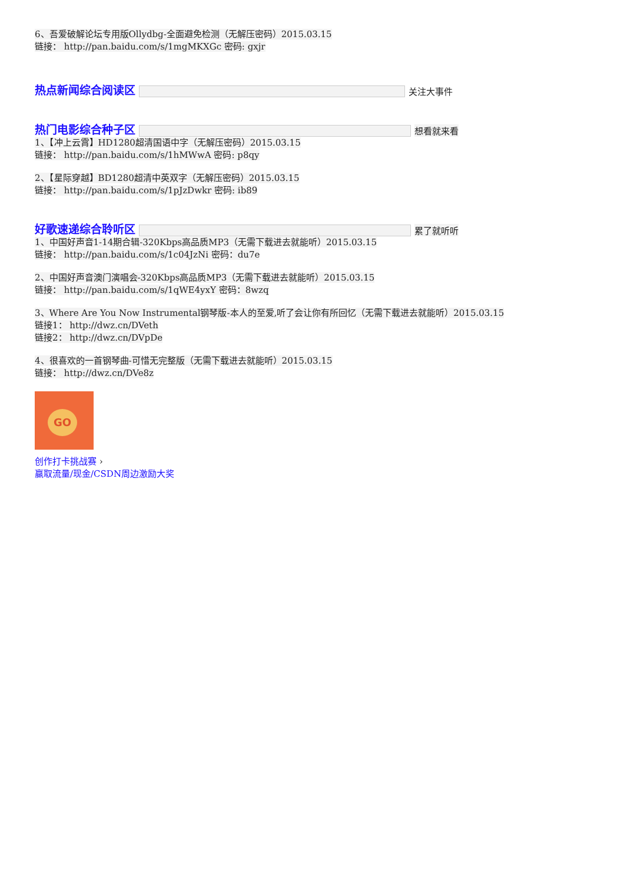6、吾爱破解论坛专用版Ollydbg-全面避免检测（无解压密码）2015.03.15
链接： http://pan.baidu.com/s/1mgMKXGc 密码: gxjr
热点新闻综合阅读区 关注大事件
热门电影综合种子区 想看就来看
1、【冲上云霄】HD1280超清国语中字（无解压密码）2015.03.15
链接： http://pan.baidu.com/s/1hMWwA 密码: p8qy
2、【星际穿越】BD1280超清中英双字（无解压密码）2015.03.15
链接： http://pan.baidu.com/s/1pJzDwkr 密码: ib89
好歌速递综合聆听区 累了就听听
1、中国好声音1-14期合辑-320Kbps高品质MP3（无需下载进去就能听）2015.03.15
链接： http://pan.baidu.com/s/1c04JzNi 密码：du7e
2、中国好声音澳门演唱会-320Kbps高品质MP3（无需下载进去就能听）2015.03.15
链接： http://pan.baidu.com/s/1qWE4yxY 密码：8wzq
3、Where Are You Now Instrumental钢琴版-本人的至爱,听了会让你有所回忆（无需下载进去就能听）2015.03.15
链接1： http://dwz.cn/DVeth
链接2： http://dwz.cn/DVpDe
4、很喜欢的一首钢琴曲-可惜无完整版（无需下载进去就能听）2015.03.15
链接： http://dwz.cn/DVe8z
GO
创作打卡挑战赛 ›
赢取流量/现金/CSDN周边激励大奖